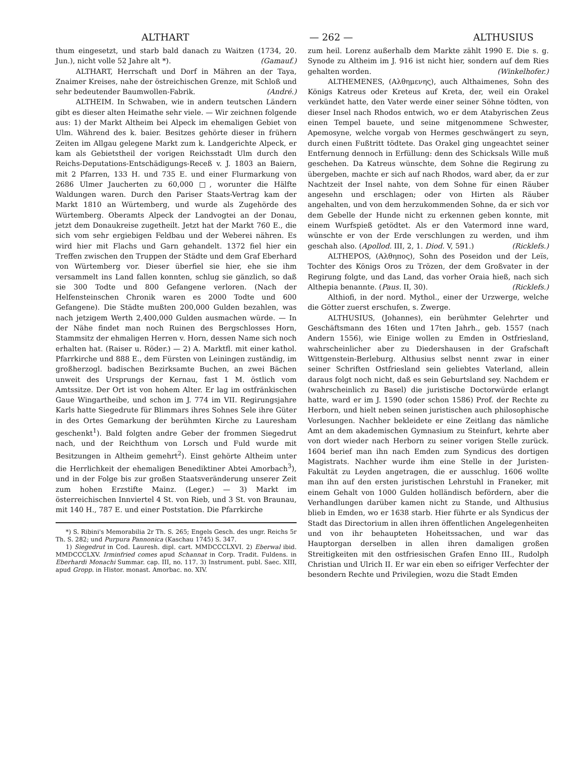ALTHART — 262 — ALTHUSIUS
thum eingesetzt, und starb bald danach zu Waitzen (1734, 20. Jun.), nicht volle 52 Jahre alt *). (Gamauf.)
ALTHART, Herrschaft und Dorf in Mähren an der Taya, Znaimer Kreises, nahe der östreichischen Grenze, mit Schloß und sehr bedeutender Baumwollen-Fabrik. (André.)
ALTHEIM. In Schwaben, wie in andern teutschen Ländern gibt es dieser alten Heimathe sehr viele. — Wir zeichnen folgende aus: 1) der Markt Altheim bei Alpeck im ehemaligen Gebiet von Ulm. Während des k. baier. Besitzes gehörte dieser in frühern Zeiten im Allgau gelegene Markt zum k. Landgerichte Alpeck, er kam als Gebietstheil der vorigen Reichsstadt Ulm durch den Reichs-Deputations-Entschädigungs-Receß v. J. 1803 an Baiern, mit 2 Pfarren, 133 H. und 735 E. und einer Flurmarkung von 2686 Ulmer Jaucherten zu 60,000 □, worunter die Hälfte Waldungen waren. Durch den Pariser Staats-Vertrag kam der Markt 1810 an Würtemberg, und wurde als Zugehörde des Würtemberg. Oberamts Alpeck der Landvogtei an der Donau, jetzt dem Donaukreise zugetheilt. Jetzt hat der Markt 760 E., die sich vom sehr ergiebigen Feldbau und der Weberei nähren. Es wird hier mit Flachs und Garn gehandelt. 1372 fiel hier ein Treffen zwischen den Truppen der Städte und dem Graf Eberhard von Würtemberg vor. Dieser überfiel sie hier, ehe sie ihm versammelt ins Land fallen konnten, schlug sie gänzlich, so daß sie 300 Todte und 800 Gefangene verloren. (Nach der Helfensteinschen Chronik waren es 2000 Todte und 600 Gefangene). Die Städte mußten 200,000 Gulden bezahlen, was nach jetzigem Werth 2,400,000 Gulden ausmachen würde. — In der Nähe findet man noch Ruinen des Bergschlosses Horn, Stammsitz der ehmaligen Herren v. Horn, dessen Name sich noch erhalten hat. (Raiser u. Röder.) — 2) A. Marktfl. mit einer kathol. Pfarrkirche und 888 E., dem Fürsten von Leiningen zuständig, im großherzogl. badischen Bezirksamte Buchen, an zwei Bächen unweit des Ursprungs der Kernau, fast 1 M. östlich vom Amtssitze. Der Ort ist von hohem Alter. Er lag im ostfränkischen Gaue Wingartheibe, und schon im J. 774 im VII. Regirungsjahre Karls hatte Siegedrute für Blimmars ihres Sohnes Sele ihre Güter in des Ortes Gemarkung der berühmten Kirche zu Lauresham geschenkt<sup>1</sup>). Bald folgten andre Geber der frommen Siegedrut nach, und der Reichthum von Lorsch und Fuld wurde mit Besitzungen in Altheim gemehrt<sup>2</sup>). Einst gehörte Altheim unter die Herrlichkeit der ehemaligen Benediktiner Abtei Amorbach<sup>3</sup>), und in der Folge bis zur großen Staatsveränderung unserer Zeit zum hohen Erzstifte Mainz. (Leger.) — 3) Markt im österreichischen Innviertel 4 St. von Rieb, und 3 St. von Braunau, mit 140 H., 787 E. und einer Poststation. Die Pfarrkirche
*) S. Ribini's Memorabilia 2r Th. S. 265; Engels Gesch. des ungr. Reichs 5r Th. S. 282; und Purpura Pannonica (Kaschau 1745) S. 347.
1) Siegedrut in Cod. Lauresh. dipl. cart. MMDCCCLXVI. 2) Eberwal ibid. MMDCCCLXV. Irminfried comes apud Schannat in Corp. Tradit. Fuldens. in Eberhardi Monachi Summar. cap. III, no. 117. 3) Instrument. publ. Saec. XIII, apud Gropp. in Histor. monast. Amorbac. no. XIV.
zum heil. Lorenz außerhalb dem Markte zählt 1990 E. Die s. g. Synode zu Altheim im J. 916 ist nicht hier, sondern auf dem Ries gehalten worden. (Winkelhofer.)
ALTHEMENES, (Αλθημενης), auch Althaimenes, Sohn des Königs Katreus oder Kreteus auf Kreta, der, weil ein Orakel verkündet hatte, den Vater werde einer seiner Söhne tödten, von dieser Insel nach Rhodos entwich, wo er dem Atabyrischen Zeus einen Tempel bauete, und seine mitgenommene Schwester, Apemosyne, welche vorgab von Hermes geschwängert zu seyn, durch einen Fußtritt tödtete. Das Orakel ging ungeachtet seiner Entfernung dennoch in Erfüllung: denn des Schicksals Wille muß geschehen. Da Katreus wünschte, dem Sohne die Regirung zu übergeben, machte er sich auf nach Rhodos, ward aber, da er zur Nachtzeit der Insel nahte, von dem Sohne für einen Räuber angesehn und erschlagen; oder von Hirten als Räuber angehalten, und von dem herzukommenden Sohne, da er sich vor dem Gebelle der Hunde nicht zu erkennen geben konnte, mit einem Wurfspieß getödtet. Als er den Vatermord inne ward, wünschte er von der Erde verschlungen zu werden, und ihm geschah also. (Apollod. III, 2, 1. Diod. V, 591.) (Ricklefs.)
ALTHEPOS, (Αλθηπος), Sohn des Poseidon und der Leïs, Tochter des Königs Oros zu Trözen, der dem Großvater in der Regirung folgte, und das Land, das vorher Oraia hieß, nach sich Althepia benannte. (Paus. II, 30). (Ricklefs.)
Althiofi, in der nord. Mythol., einer der Urzwerge, welche die Götter zuerst erschufen, s. Zwerge.
ALTHUSIUS, (Johannes), ein berühmter Gelehrter und Geschäftsmann des 16ten und 17ten Jahrh., geb. 1557 (nach Andern 1556), wie Einige wollen zu Emden in Ostfriesland, wahrscheinlicher aber zu Diedershausen in der Grafschaft Wittgenstein-Berleburg. Althusius selbst nennt zwar in einer seiner Schriften Ostfriesland sein geliebtes Vaterland, allein daraus folgt noch nicht, daß es sein Geburtsland sey. Nachdem er (wahrscheinlich zu Basel) die juristische Doctorwürde erlangt hatte, ward er im J. 1590 (oder schon 1586) Prof. der Rechte zu Herborn, und hielt neben seinen juristischen auch philosophische Vorlesungen. Nachher bekleidete er eine Zeitlang das nämliche Amt an dem akademischen Gymnasium zu Steinfurt, kehrte aber von dort wieder nach Herborn zu seiner vorigen Stelle zurück. 1604 berief man ihn nach Emden zum Syndicus des dortigen Magistrats. Nachher wurde ihm eine Stelle in der Juristen-Fakultät zu Leyden angetragen, die er ausschlug. 1606 wollte man ihn auf den ersten juristischen Lehrstuhl in Franeker, mit einem Gehalt von 1000 Gulden holländisch befördern, aber die Verhandlungen darüber kamen nicht zu Stande, und Althusius blieb in Emden, wo er 1638 starb. Hier führte er als Syndicus der Stadt das Directorium in allen ihren öffentlichen Angelegenheiten und von ihr behaupteten Hoheitssachen, und war das Hauptorgan derselben in allen ihren damaligen großen Streitigkeiten mit den ostfriesischen Grafen Enno III., Rudolph Christian und Ulrich II. Er war ein eben so eifriger Verfechter der besondern Rechte und Privilegien, wozu die Stadt Emden